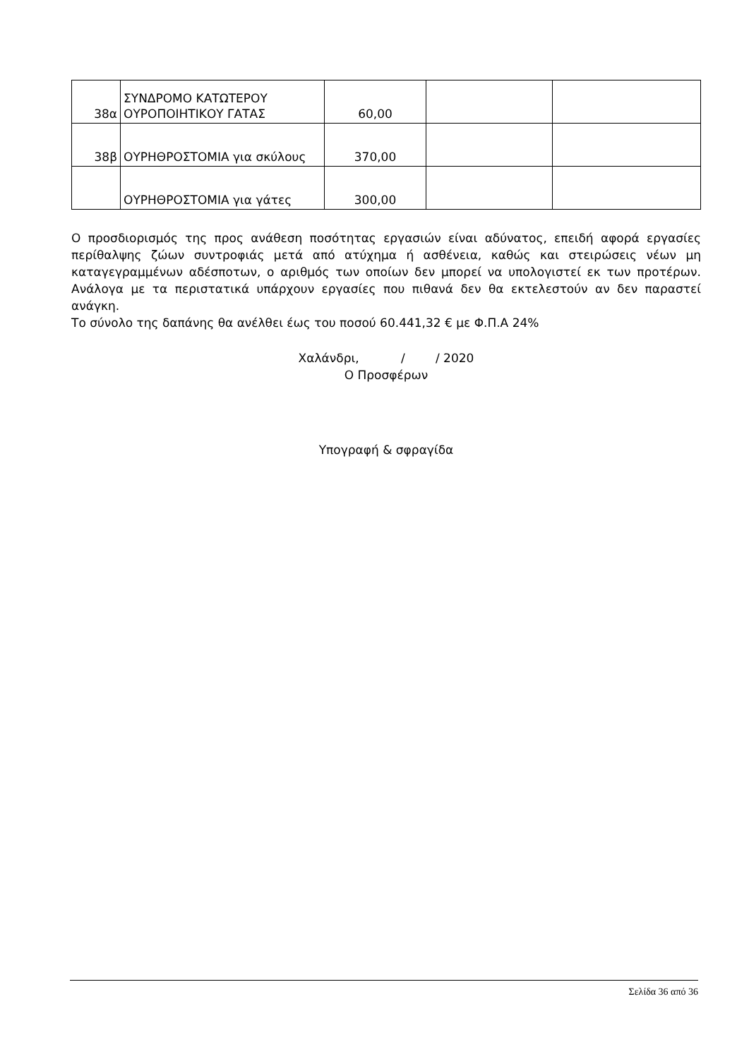| 38α | ΣΥΝΔΡΟΜΟ ΚΑΤΩΤΕΡΟΥ ΟΥΡΟΠΟΙΗΤΙΚΟΥ ΓΑΤΑΣ | 60,00 | | |
| 38β | ΟΥΡΗΘΡΟΣΤΟΜΙΑ για σκύλους | 370,00 | | |
| | ΟΥΡΗΘΡΟΣΤΟΜΙΑ για γάτες | 300,00 | | |
Ο προσδιορισμός της προς ανάθεση ποσότητας εργασιών είναι αδύνατος, επειδή αφορά εργασίες περίθαλψης ζώων συντροφιάς μετά από ατύχημα ή ασθένεια, καθώς και στειρώσεις νέων μη καταγεγραμμένων αδέσποτων, ο αριθμός των οποίων δεν μπορεί να υπολογιστεί εκ των προτέρων. Ανάλογα με τα περιστατικά υπάρχουν εργασίες που πιθανά δεν θα εκτελεστούν αν δεν παραστεί ανάγκη.
Το σύνολο της δαπάνης θα ανέλθει έως του ποσού 60.441,32 € με Φ.Π.Α 24%
Χαλάνδρι, / / 2020
Ο Προσφέρων
Υπογραφή & σφραγίδα
Σελίδα 36 από 36